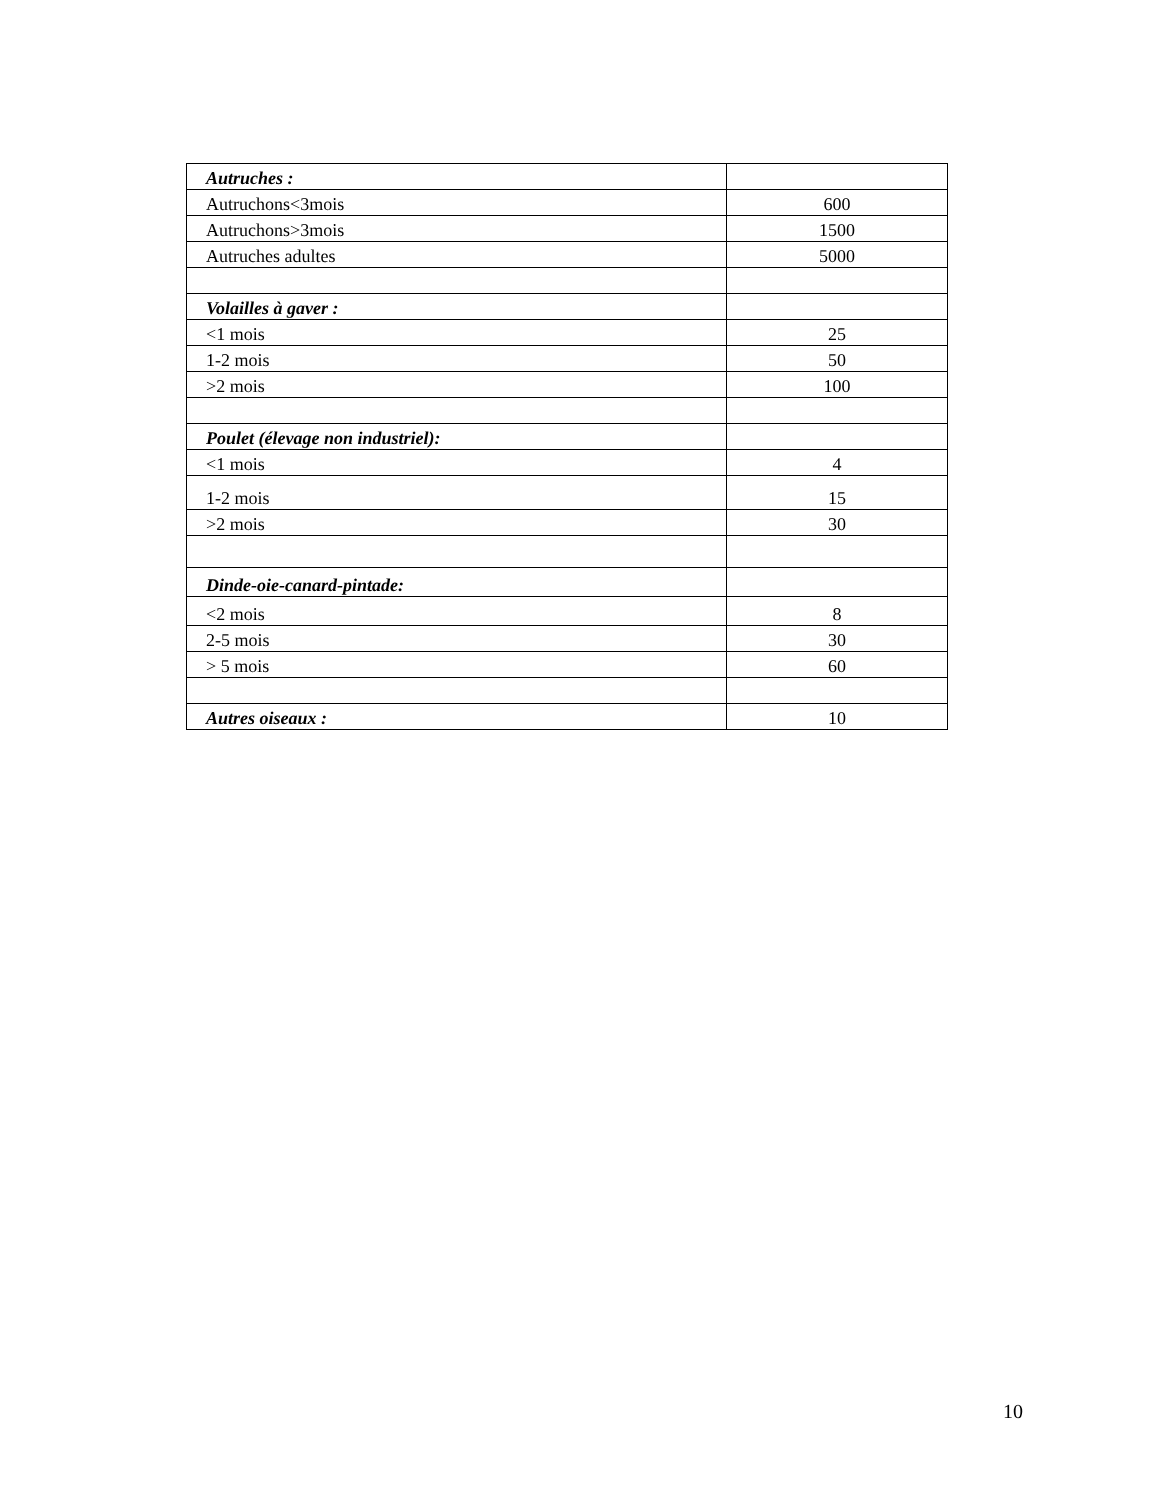| Autruches : | |
| Autruchons<3mois | 600 |
| Autruchons>3mois | 1500 |
| Autruches adultes | 5000 |
| Volailles à gaver : | |
| <1 mois | 25 |
| 1-2 mois | 50 |
| >2 mois | 100 |
| Poulet (élevage non industriel): | |
| <1 mois | 4 |
| 1-2 mois | 15 |
| >2 mois | 30 |
| Dinde-oie-canard-pintade: | |
| <2 mois | 8 |
| 2-5 mois | 30 |
| > 5 mois | 60 |
| Autres oiseaux : | 10 |
10